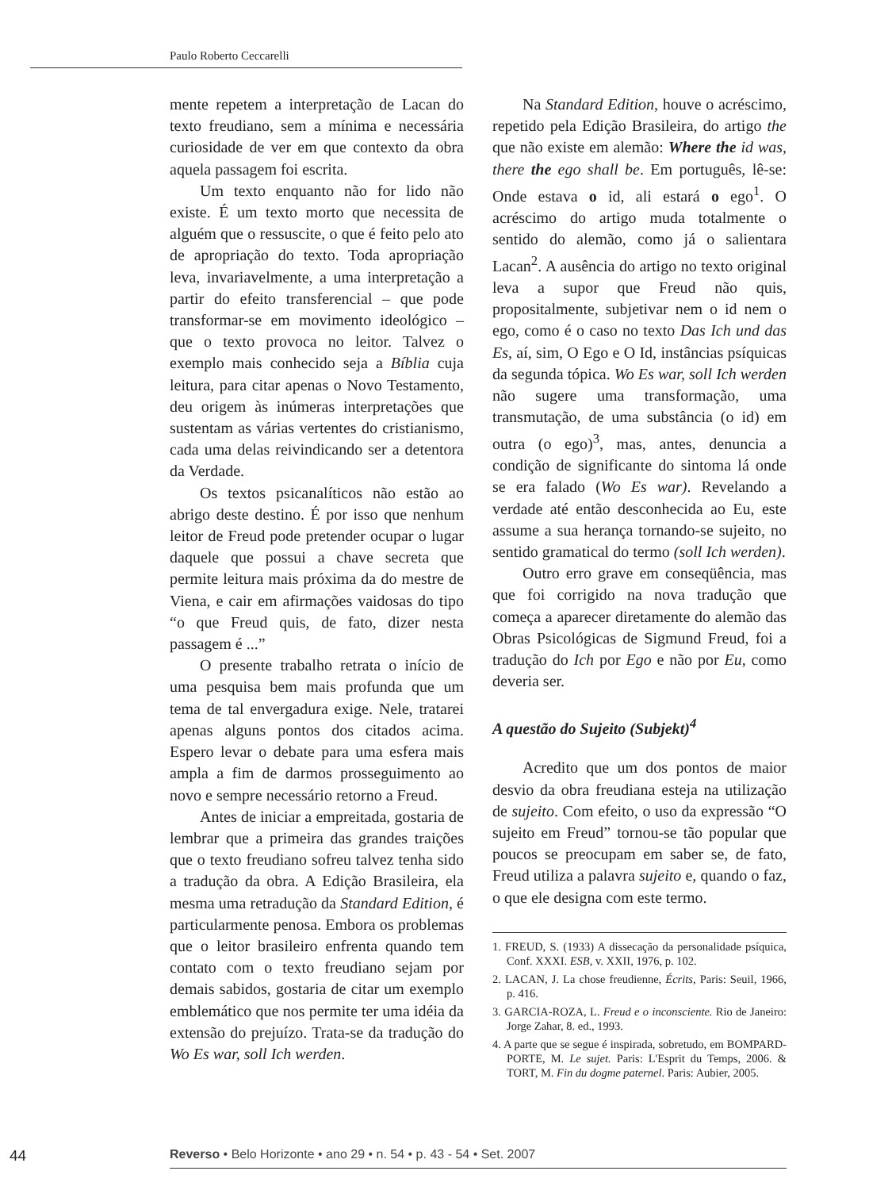Paulo Roberto Ceccarelli
mente repetem a interpretação de Lacan do texto freudiano, sem a mínima e necessária curiosidade de ver em que contexto da obra aquela passagem foi escrita.
Um texto enquanto não for lido não existe. É um texto morto que necessita de alguém que o ressuscite, o que é feito pelo ato de apropriação do texto. Toda apropriação leva, invariavelmente, a uma interpretação a partir do efeito transferencial – que pode transformar-se em movimento ideológico – que o texto provoca no leitor. Talvez o exemplo mais conhecido seja a Bíblia cuja leitura, para citar apenas o Novo Testamento, deu origem às inúmeras interpretações que sustentam as várias vertentes do cristianismo, cada uma delas reivindicando ser a detentora da Verdade.
Os textos psicanalíticos não estão ao abrigo deste destino. É por isso que nenhum leitor de Freud pode pretender ocupar o lugar daquele que possui a chave secreta que permite leitura mais próxima da do mestre de Viena, e cair em afirmações vaidosas do tipo “o que Freud quis, de fato, dizer nesta passagem é ...”
O presente trabalho retrata o início de uma pesquisa bem mais profunda que um tema de tal envergadura exige. Nele, tratarei apenas alguns pontos dos citados acima. Espero levar o debate para uma esfera mais ampla a fim de darmos prosseguimento ao novo e sempre necessário retorno a Freud.
Antes de iniciar a empreitada, gostaria de lembrar que a primeira das grandes traições que o texto freudiano sofreu talvez tenha sido a tradução da obra. A Edição Brasileira, ela mesma uma retradução da Standard Edition, é particularmente penosa. Embora os problemas que o leitor brasileiro enfrenta quando tem contato com o texto freudiano sejam por demais sabidos, gostaria de citar um exemplo emblemático que nos permite ter uma idéia da extensão do prejuízo. Trata-se da tradução do Wo Es war, soll Ich werden.
Na Standard Edition, houve o acréscimo, repetido pela Edição Brasileira, do artigo the que não existe em alemão: Where the id was, there the ego shall be. Em português, lê-se: Onde estava o id, ali estará o ego<sup>1</sup>. O acréscimo do artigo muda totalmente o sentido do alemão, como já o salientara Lacan<sup>2</sup>. A ausência do artigo no texto original leva a supor que Freud não quis, propositalmente, subjetivar nem o id nem o ego, como é o caso no texto Das Ich und das Es, aí, sim, O Ego e O Id, instâncias psíquicas da segunda tópica. Wo Es war, soll Ich werden não sugere uma transformação, uma transmutação, de uma substância (o id) em outra (o ego)<sup>3</sup>, mas, antes, denuncia a condição de significante do sintoma lá onde se era falado (Wo Es war). Revelando a verdade até então desconhecida ao Eu, este assume a sua herança tornando-se sujeito, no sentido gramatical do termo (soll Ich werden).
Outro erro grave em conseqüência, mas que foi corrigido na nova tradução que começa a aparecer diretamente do alemão das Obras Psicológicas de Sigmund Freud, foi a tradução do Ich por Ego e não por Eu, como deveria ser.
A questão do Sujeito (Subjekt)<sup>4</sup>
Acredito que um dos pontos de maior desvio da obra freudiana esteja na utilização de sujeito. Com efeito, o uso da expressão “O sujeito em Freud” tornou-se tão popular que poucos se preocupam em saber se, de fato, Freud utiliza a palavra sujeito e, quando o faz, o que ele designa com este termo.
1. FREUD, S. (1933) A dissecação da personalidade psíquica, Conf. XXXI. ESB, v. XXII, 1976, p. 102.
2. LACAN, J. La chose freudienne, Écrits, Paris: Seuil, 1966, p. 416.
3. GARCIA-ROZA, L. Freud e o inconsciente. Rio de Janeiro: Jorge Zahar, 8. ed., 1993.
4. A parte que se segue é inspirada, sobretudo, em BOMPARD-PORTE, M. Le sujet. Paris: L'Esprit du Temps, 2006. & TORT, M. Fin du dogme paternel. Paris: Aubier, 2005.
44 Reverso • Belo Horizonte • ano 29 • n. 54 • p. 43 - 54 • Set. 2007